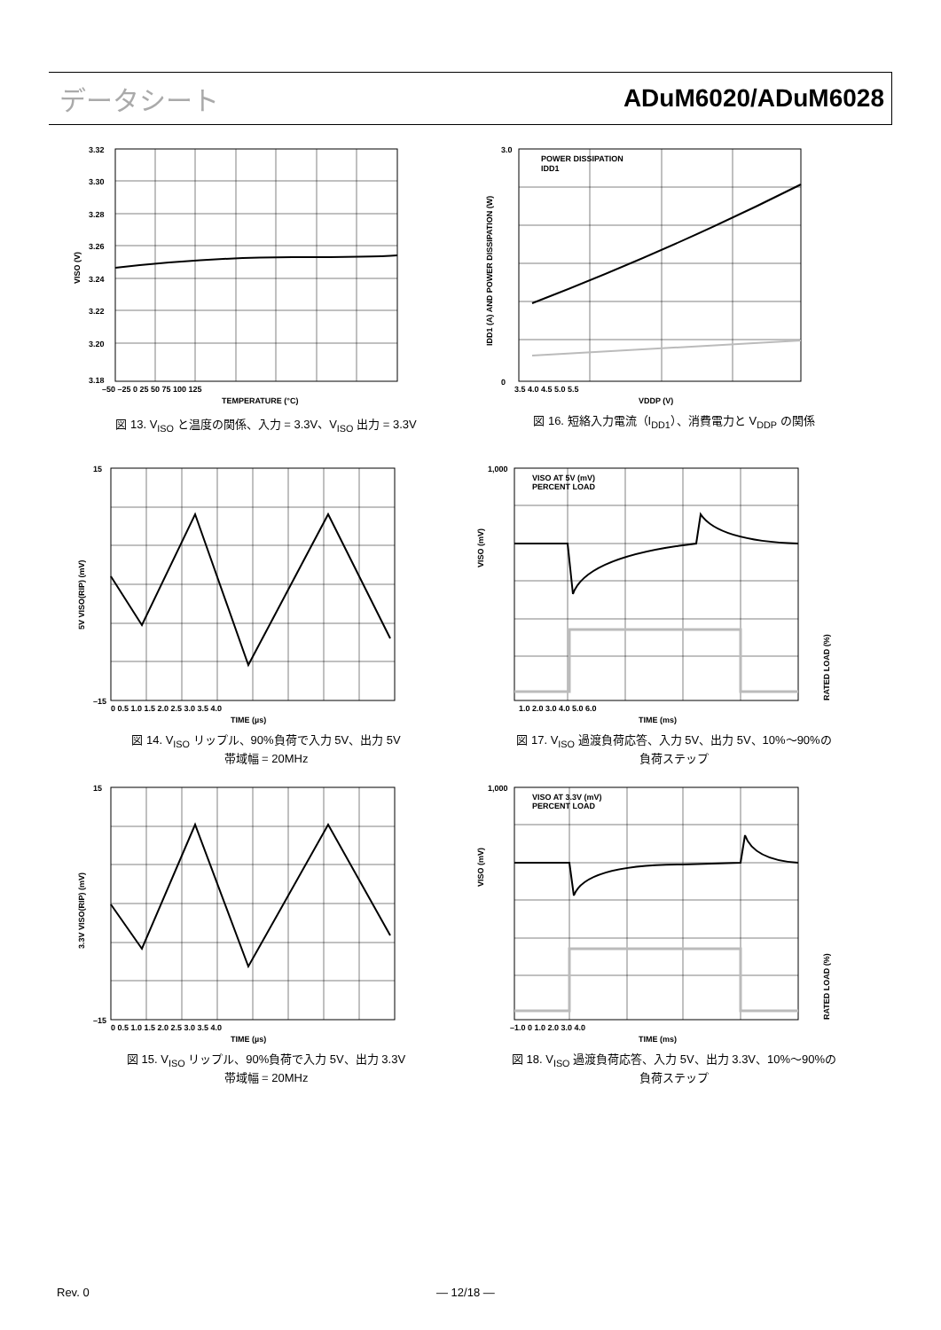データシート ADuM6020/ADuM6028
3.32
3.30
3.28
3.26
3.24
3.22
3.20
3.18
–50 –25 0 25 50 75 100 125
TEMPERATURE (°C)
VISO (V)
図 13. V<sub>ISO</sub> と温度の関係、入力 = 3.3V、V<sub>ISO</sub> 出力 = 3.3V
POWER DISSIPATION
IDD1
3.0
0
3.5 4.0 4.5 5.0 5.5
VDDP (V)
IDD1 (A) AND POWER DISSIPATION (W)
図 16. 短絡入力電流（I<sub>DD1</sub>）、消費電力と V<sub>DDP</sub> の関係
15
–15
0 0.5 1.0 1.5 2.0 2.5 3.0 3.5 4.0
TIME (µs)
5V VISO(RIP) (mV)
図 14. V<sub>ISO</sub> リップル、90%負荷で入力 5V、出力 5V
帯域幅 = 20MHz
VISO AT 5V (mV)
PERCENT LOAD
1,000
1.0 2.0 3.0 4.0 5.0 6.0
TIME (ms)
VISO (mV)
RATED LOAD (%)
図 17. V<sub>ISO</sub> 過渡負荷応答、入力 5V、出力 5V、10%～90%の
負荷ステップ
15
–15
0 0.5 1.0 1.5 2.0 2.5 3.0 3.5 4.0
TIME (µs)
3.3V VISO(RIP) (mV)
図 15. V<sub>ISO</sub> リップル、90%負荷で入力 5V、出力 3.3V
帯域幅 = 20MHz
VISO AT 3.3V (mV)
PERCENT LOAD
1,000
–1.0 0 1.0 2.0 3.0 4.0
TIME (ms)
VISO (mV)
RATED LOAD (%)
図 18. V<sub>ISO</sub> 過渡負荷応答、入力 5V、出力 3.3V、10%～90%の
負荷ステップ
Rev. 0 ― 12/18 ―